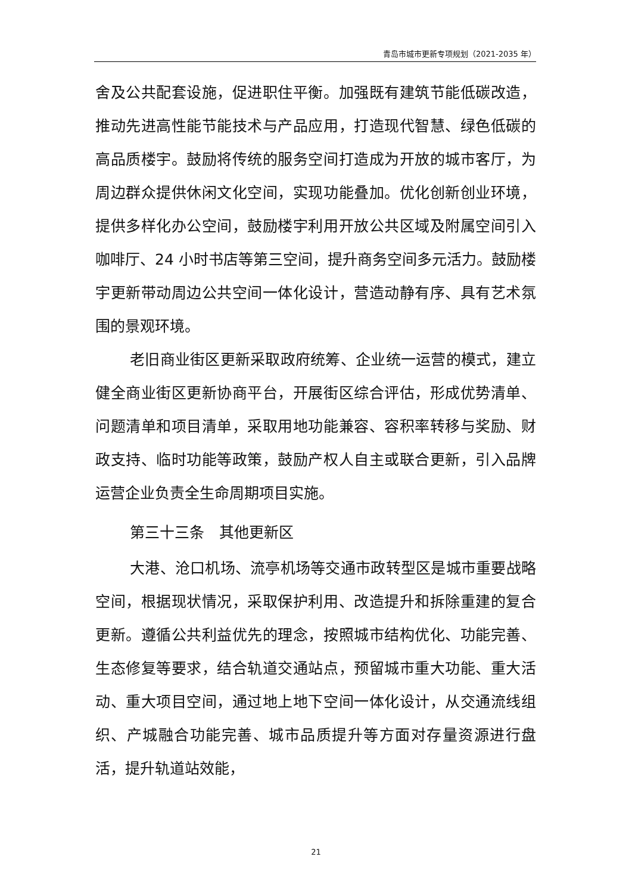青岛市城市更新专项规划（2021-2035 年）
舍及公共配套设施，促进职住平衡。加强既有建筑节能低碳改造，推动先进高性能节能技术与产品应用，打造现代智慧、绿色低碳的高品质楼宇。鼓励将传统的服务空间打造成为开放的城市客厅，为周边群众提供休闲文化空间，实现功能叠加。优化创新创业环境，提供多样化办公空间，鼓励楼宇利用开放公共区域及附属空间引入咖啡厅、24 小时书店等第三空间，提升商务空间多元活力。鼓励楼宇更新带动周边公共空间一体化设计，营造动静有序、具有艺术氛围的景观环境。
老旧商业街区更新采取政府统筹、企业统一运营的模式，建立健全商业街区更新协商平台，开展街区综合评估，形成优势清单、问题清单和项目清单，采取用地功能兼容、容积率转移与奖励、财政支持、临时功能等政策，鼓励产权人自主或联合更新，引入品牌运营企业负责全生命周期项目实施。
第三十三条　其他更新区
大港、沧口机场、流亭机场等交通市政转型区是城市重要战略空间，根据现状情况，采取保护利用、改造提升和拆除重建的复合更新。遵循公共利益优先的理念，按照城市结构优化、功能完善、生态修复等要求，结合轨道交通站点，预留城市重大功能、重大活动、重大项目空间，通过地上地下空间一体化设计，从交通流线组织、产城融合功能完善、城市品质提升等方面对存量资源进行盘活，提升轨道站效能，
21